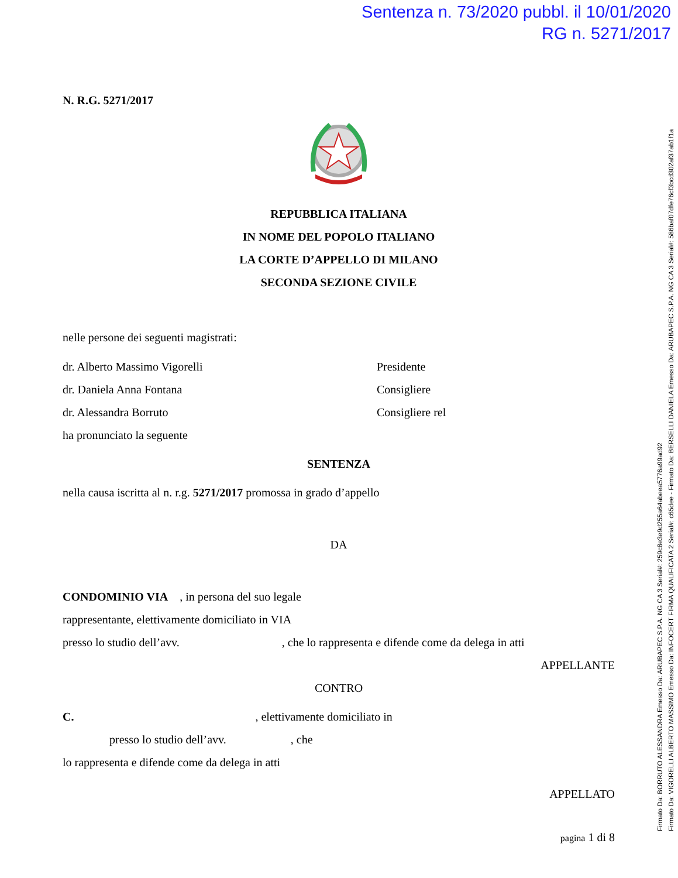Sentenza n. 73/2020 pubbl. il 10/01/2020
RG n. 5271/2017
Firmato Da: BORRUTO ALESSANDRA Emesso Da: ARUBAPEC S.P.A. NG CA 3 Serial#: 259c8e3e9d255a64abeea5776a99ad92
Firmato Da: VIGORELLI ALBERTO MASSIMO Emesso Da: INFOCERT FIRMA QUALIFICATA 2 Serial#: c65dee - Firmato Da: BERSELLI DANIELA Emesso Da: ARUBAPEC S.P.A. NG CA 3 Serial#: 586baf07dfe76cf3bcd302af37ab1f1a
N. R.G. 5271/2017
REPUBBLICA ITALIANA
IN NOME DEL POPOLO ITALIANO
LA CORTE D’APPELLO DI MILANO
SECONDA SEZIONE CIVILE
nelle persone dei seguenti magistrati:
dr. Alberto Massimo Vigorelli Presidente
dr. Daniela Anna Fontana Consigliere
dr. Alessandra Borruto Consigliere rel
ha pronunciato la seguente
SENTENZA
nella causa iscritta al n. r.g. 5271/2017 promossa in grado d’appello
DA
CONDOMINIO VIA , in persona del suo legale
rappresentante, elettivamente domiciliato in VIA
presso lo studio dell’avv. , che lo rappresenta e difende come da delega in atti
APPELLANTE
CONTRO
C. , elettivamente domiciliato in
presso lo studio dell’avv. , che
lo rappresenta e difende come da delega in atti
APPELLATO
pagina 1 di 8